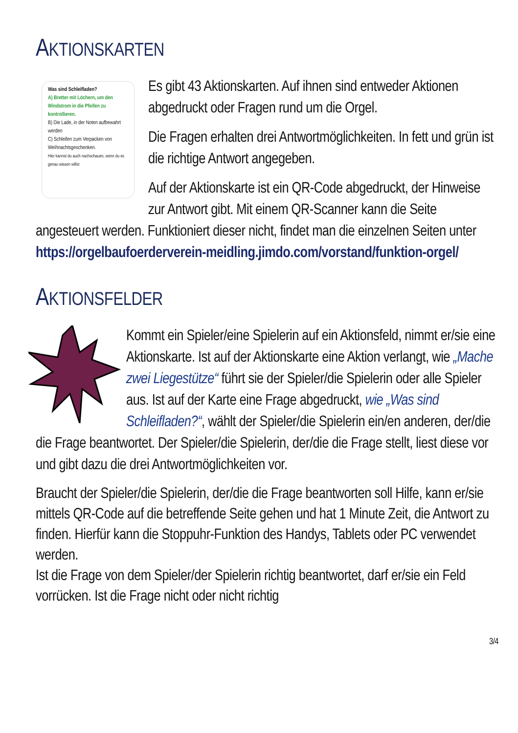AKTIONSKARTEN
Was sind Schleifladen?
A) Bretter mit Löchern, um den Windstrom in die Pfeifen zu kontrollieren.
B) Die Lade, in der Noten aufbewahrt werden
C) Schleifen zum Verpacken von Weihnachtsgeschenken.
Hier kannst du auch nachschauen, wenn du es genau wissen willst
Es gibt 43 Aktionskarten. Auf ihnen sind entweder Aktionen abgedruckt oder Fragen rund um die Orgel.
Die Fragen erhalten drei Antwortmöglichkeiten. In fett und grün ist die richtige Antwort angegeben.
Auf der Aktionskarte ist ein QR-Code abgedruckt, der Hinweise zur Antwort gibt. Mit einem QR-Scanner kann die Seite angesteuert werden. Funktioniert dieser nicht, findet man die einzelnen Seiten unter https://orgelbaufoerderverein-meidling.jimdo.com/vorstand/funktion-orgel/
AKTIONSFELDER
Kommt ein Spieler/eine Spielerin auf ein Aktionsfeld, nimmt er/sie eine Aktionskarte. Ist auf der Aktionskarte eine Aktion verlangt, wie „Mache zwei Liegestütze“ führt sie der Spieler/die Spielerin oder alle Spieler aus. Ist auf der Karte eine Frage abgedruckt, wie „Was sind Schleifladen?“, wählt der Spieler/die Spielerin ein/en anderen, der/die die Frage beantwortet. Der Spieler/die Spielerin, der/die die Frage stellt, liest diese vor und gibt dazu die drei Antwortmöglichkeiten vor.
Braucht der Spieler/die Spielerin, der/die die Frage beantworten soll Hilfe, kann er/sie mittels QR-Code auf die betreffende Seite gehen und hat 1 Minute Zeit, die Antwort zu finden. Hierfür kann die Stoppuhr-Funktion des Handys, Tablets oder PC verwendet werden.
Ist die Frage von dem Spieler/der Spielerin richtig beantwortet, darf er/sie ein Feld vorrücken. Ist die Frage nicht oder nicht richtig
3/4